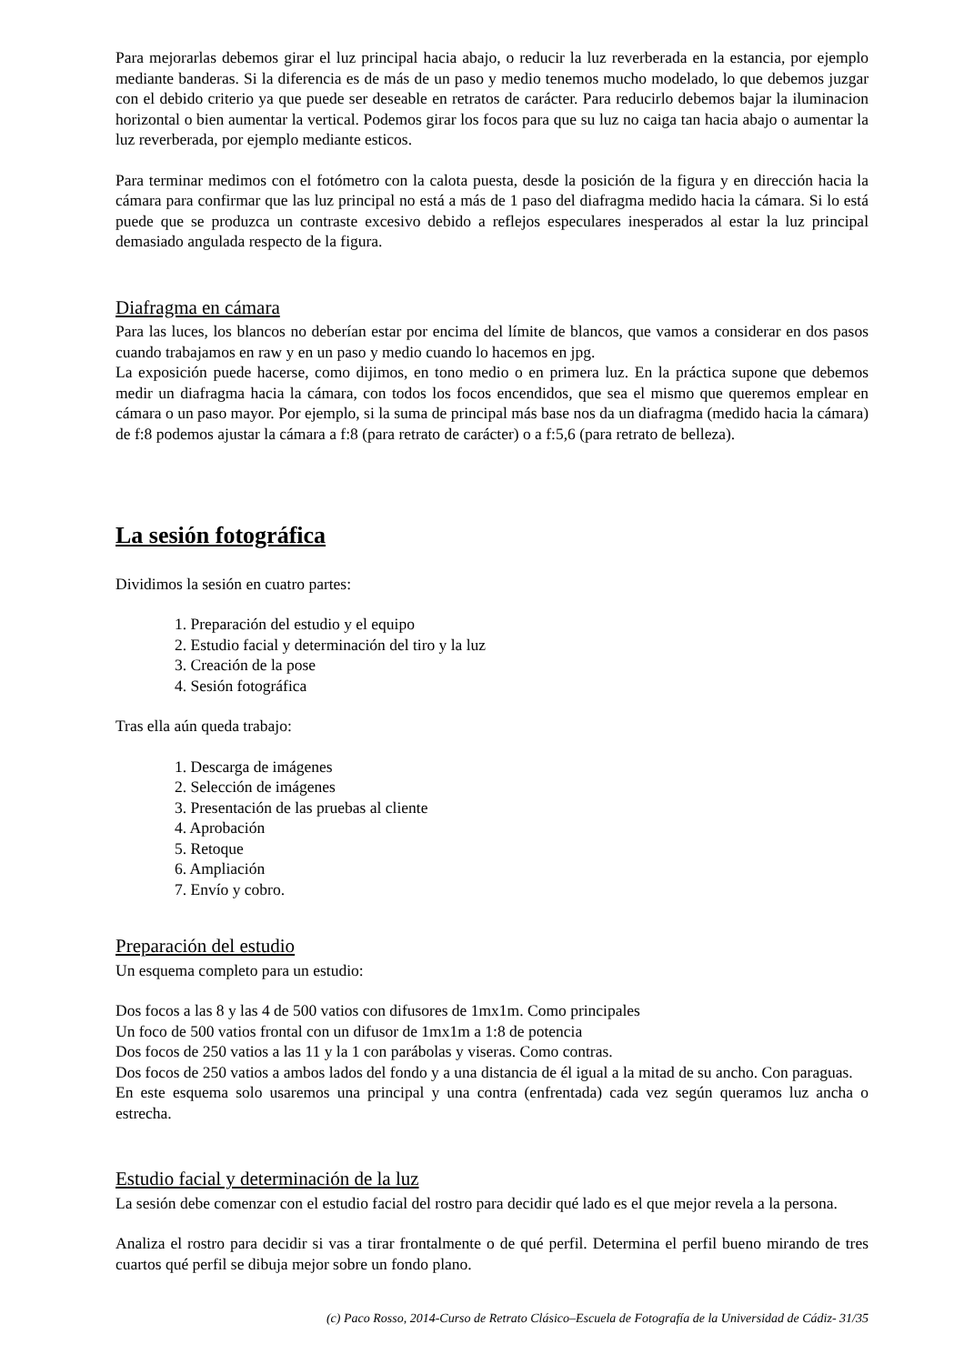Para mejorarlas debemos girar el luz principal hacia abajo, o reducir la luz reverberada en la estancia, por ejemplo mediante banderas. Si la diferencia es de más de un paso y medio tenemos mucho modelado, lo que debemos juzgar con el debido criterio ya que puede ser deseable en retratos de carácter. Para reducirlo debemos bajar la iluminacion horizontal o bien aumentar la vertical. Podemos girar los focos para que su luz no caiga tan hacia abajo o aumentar la luz reverberada, por ejemplo mediante esticos.
Para terminar medimos con el fotómetro con la calota puesta, desde la posición de la figura y en dirección hacia la cámara para confirmar que las luz principal no está a más de 1 paso del diafragma medido hacia la cámara. Si lo está puede que se produzca un contraste excesivo debido a reflejos especulares inesperados al estar la luz principal demasiado angulada respecto de la figura.
Diafragma en cámara
Para las luces, los blancos no deberían estar por encima del límite de blancos, que vamos a considerar en dos pasos cuando trabajamos en raw y en un paso y medio cuando lo hacemos en jpg.
La exposición puede hacerse, como dijimos, en tono medio o en primera luz. En la práctica supone que debemos medir un diafragma hacia la cámara, con todos los focos encendidos, que sea el mismo que queremos emplear en cámara o un paso mayor. Por ejemplo, si la suma de principal más base nos da un diafragma (medido hacia la cámara) de f:8 podemos ajustar la cámara a f:8 (para retrato de carácter) o a f:5,6 (para retrato de belleza).
La sesión fotográfica
Dividimos la sesión en cuatro partes:
1. Preparación del estudio y el equipo
2. Estudio facial y determinación del tiro y la luz
3. Creación de la pose
4. Sesión fotográfica
Tras ella aún queda trabajo:
1. Descarga de imágenes
2. Selección de imágenes
3. Presentación de las pruebas al cliente
4. Aprobación
5. Retoque
6. Ampliación
7. Envío y cobro.
Preparación del estudio
Un esquema completo para un estudio:
Dos focos a las 8 y las 4 de 500 vatios con difusores de 1mx1m. Como principales
Un foco de 500 vatios frontal con un difusor de 1mx1m a 1:8 de potencia
Dos focos de 250 vatios a las 11 y la 1 con parábolas y viseras. Como contras.
Dos focos de 250 vatios a ambos lados del fondo y a una distancia de él igual a la mitad de su ancho. Con paraguas.
En este esquema solo usaremos una principal y una contra (enfrentada) cada vez según queramos luz ancha o estrecha.
Estudio facial y determinación de la luz
La sesión debe comenzar con el estudio facial del rostro para decidir qué lado es el que mejor revela a la persona.
Analiza el rostro para decidir si vas a tirar frontalmente o de qué perfil. Determina el perfil bueno mirando de tres cuartos qué perfil se dibuja mejor sobre un fondo plano.
(c) Paco Rosso, 2014-Curso de Retrato Clásico–Escuela de Fotografía de la Universidad de Cádiz- 31/35